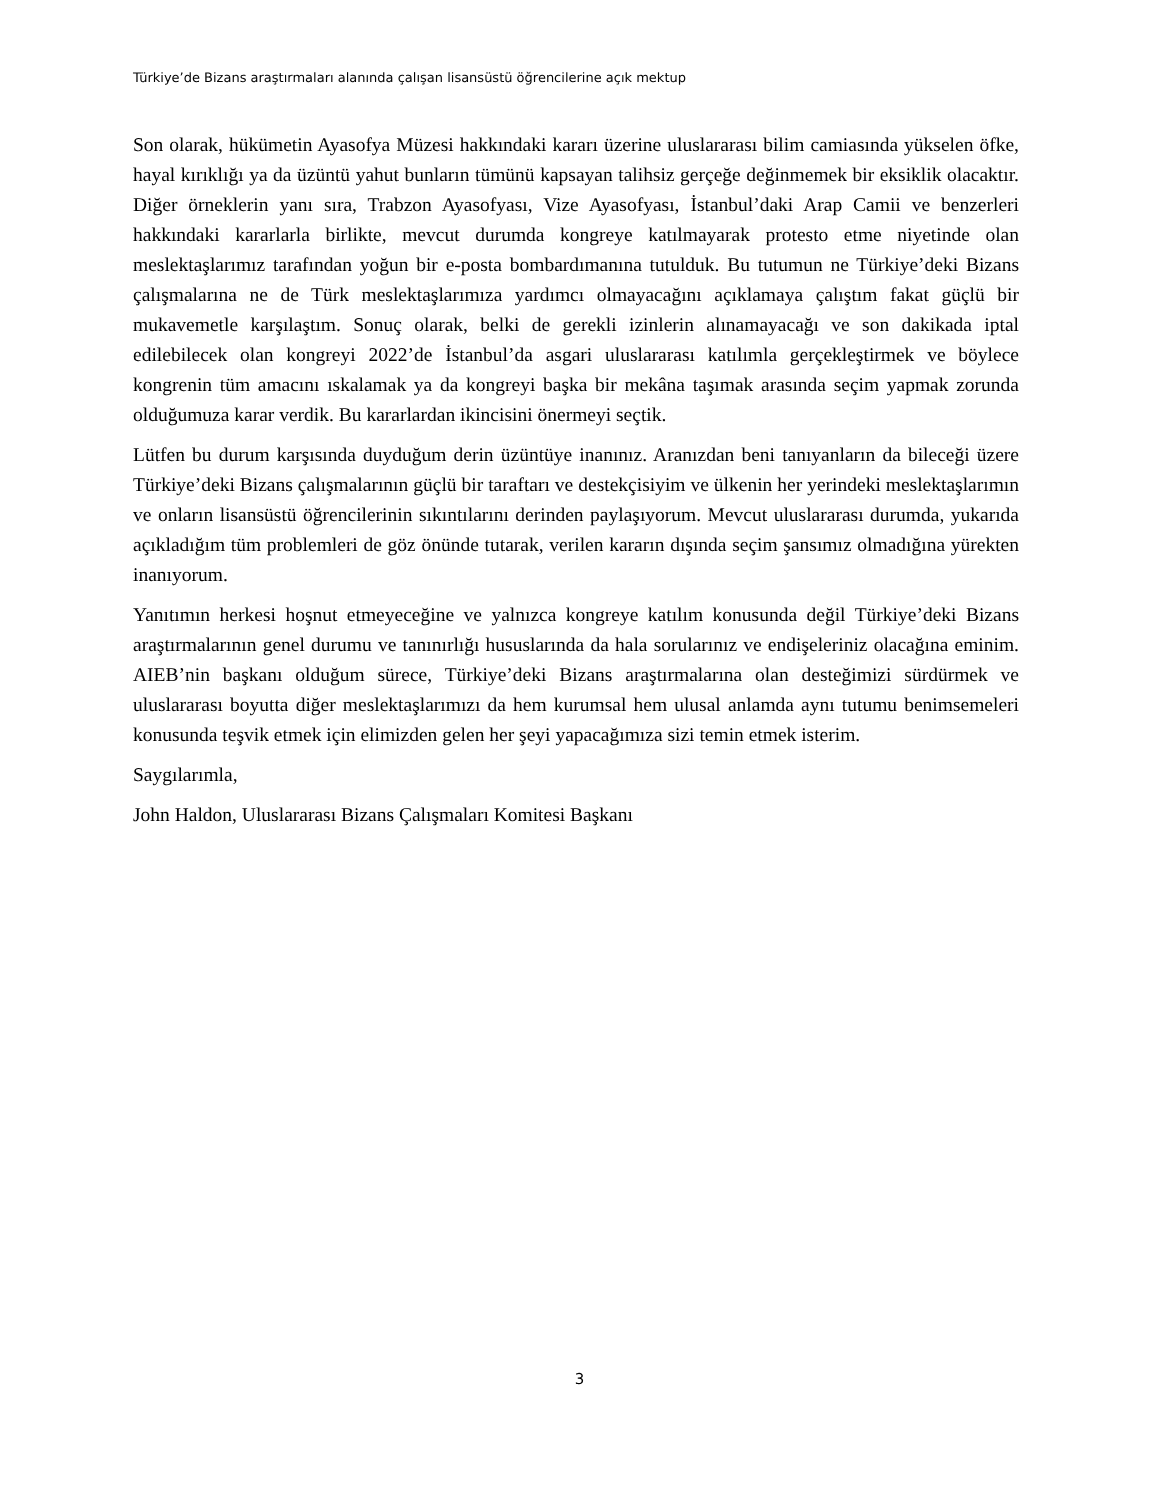Türkiye’de Bizans araştırmaları alanında çalışan lisansüstü öğrencilerine açık mektup
Son olarak, hükümetin Ayasofya Müzesi hakkındaki kararı üzerine uluslararası bilim camiasında yükselen öfke, hayal kırıklığı ya da üzüntü yahut bunların tümünü kapsayan talihsiz gerçeğe değinmemek bir eksiklik olacaktır. Diğer örneklerin yanı sıra, Trabzon Ayasofyası, Vize Ayasofyası, İstanbul’daki Arap Camii ve benzerleri hakkındaki kararlarla birlikte, mevcut durumda kongreye katılmayarak protesto etme niyetinde olan meslektaşlarımız tarafından yoğun bir e-posta bombardımanına tutulduk. Bu tutumun ne Türkiye’deki Bizans çalışmalarına ne de Türk meslektaşlarımıza yardımcı olmayacağını açıklamaya çalıştım fakat güçlü bir mukavemetle karşılaştım. Sonuç olarak, belki de gerekli izinlerin alınamayacağı ve son dakikada iptal edilebilecek olan kongreyi 2022’de İstanbul’da asgari uluslararası katılımla gerçekleştirmek ve böylece kongrenin tüm amacını ıskalamak ya da kongreyi başka bir mekâna taşımak arasında seçim yapmak zorunda olduğumuza karar verdik. Bu kararlardan ikincisini önermeyi seçtik.
Lütfen bu durum karşısında duyduğum derin üzüntüye inanınız. Aranızdan beni tanıyanların da bileceği üzere Türkiye’deki Bizans çalışmalarının güçlü bir taraftarı ve destekçisiyim ve ülkenin her yerindeki meslektaşlarımın ve onların lisansüstü öğrencilerinin sıkıntılarını derinden paylaşıyorum. Mevcut uluslararası durumda, yukarıda açıkladığım tüm problemleri de göz önünde tutarak, verilen kararın dışında seçim şansımız olmadığına yürekten inanıyorum.
Yanıtımın herkesi hoşnut etmeyeceğine ve yalnızca kongreye katılım konusunda değil Türkiye’deki Bizans araştırmalarının genel durumu ve tanınırlığı hususlarında da hala sorularınız ve endişeleriniz olacağına eminim. AIEB’nin başkanı olduğum sürece, Türkiye’deki Bizans araştırmalarına olan desteğimizi sürdürmek ve uluslararası boyutta diğer meslektaşlarımızı da hem kurumsal hem ulusal anlamda aynı tutumu benimsemeleri konusunda teşvik etmek için elimizden gelen her şeyi yapacağımıza sizi temin etmek isterim.
Saygılarımla,
John Haldon, Uluslararası Bizans Çalışmaları Komitesi Başkanı
3